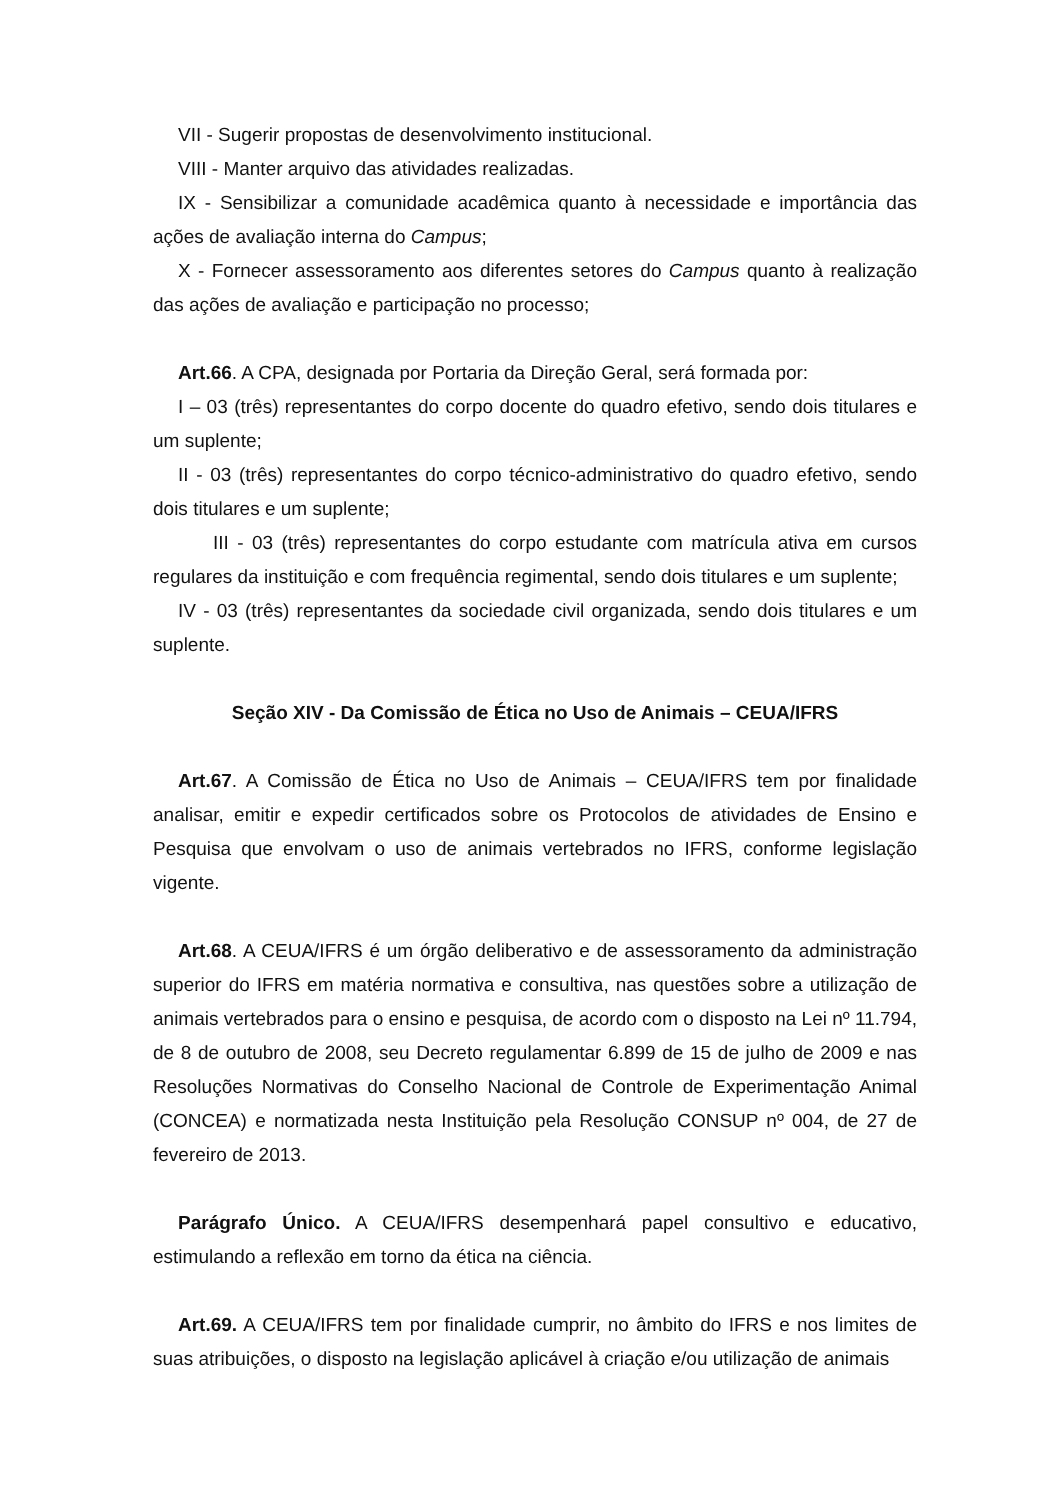VII - Sugerir propostas de desenvolvimento institucional.
VIII - Manter arquivo das atividades realizadas.
IX - Sensibilizar a comunidade acadêmica quanto à necessidade e importância das ações de avaliação interna do Campus;
X - Fornecer assessoramento aos diferentes setores do Campus quanto à realização das ações de avaliação e participação no processo;
Art.66. A CPA, designada por Portaria da Direção Geral, será formada por:
I – 03 (três) representantes do corpo docente do quadro efetivo, sendo dois titulares e um suplente;
II - 03 (três) representantes do corpo técnico-administrativo do quadro efetivo, sendo dois titulares e um suplente;
III - 03 (três) representantes do corpo estudante com matrícula ativa em cursos regulares da instituição e com frequência regimental, sendo dois titulares e um suplente;
IV - 03 (três) representantes da sociedade civil organizada, sendo dois titulares e um suplente.
Seção XIV - Da Comissão de Ética no Uso de Animais – CEUA/IFRS
Art.67. A Comissão de Ética no Uso de Animais – CEUA/IFRS tem por finalidade analisar, emitir e expedir certificados sobre os Protocolos de atividades de Ensino e Pesquisa que envolvam o uso de animais vertebrados no IFRS, conforme legislação vigente.
Art.68. A CEUA/IFRS é um órgão deliberativo e de assessoramento da administração superior do IFRS em matéria normativa e consultiva, nas questões sobre a utilização de animais vertebrados para o ensino e pesquisa, de acordo com o disposto na Lei nº 11.794, de 8 de outubro de 2008, seu Decreto regulamentar 6.899 de 15 de julho de 2009 e nas Resoluções Normativas do Conselho Nacional de Controle de Experimentação Animal (CONCEA) e normatizada nesta Instituição pela Resolução CONSUP nº 004, de 27 de fevereiro de 2013.
Parágrafo Único. A CEUA/IFRS desempenhará papel consultivo e educativo, estimulando a reflexão em torno da ética na ciência.
Art.69. A CEUA/IFRS tem por finalidade cumprir, no âmbito do IFRS e nos limites de suas atribuições, o disposto na legislação aplicável à criação e/ou utilização de animais